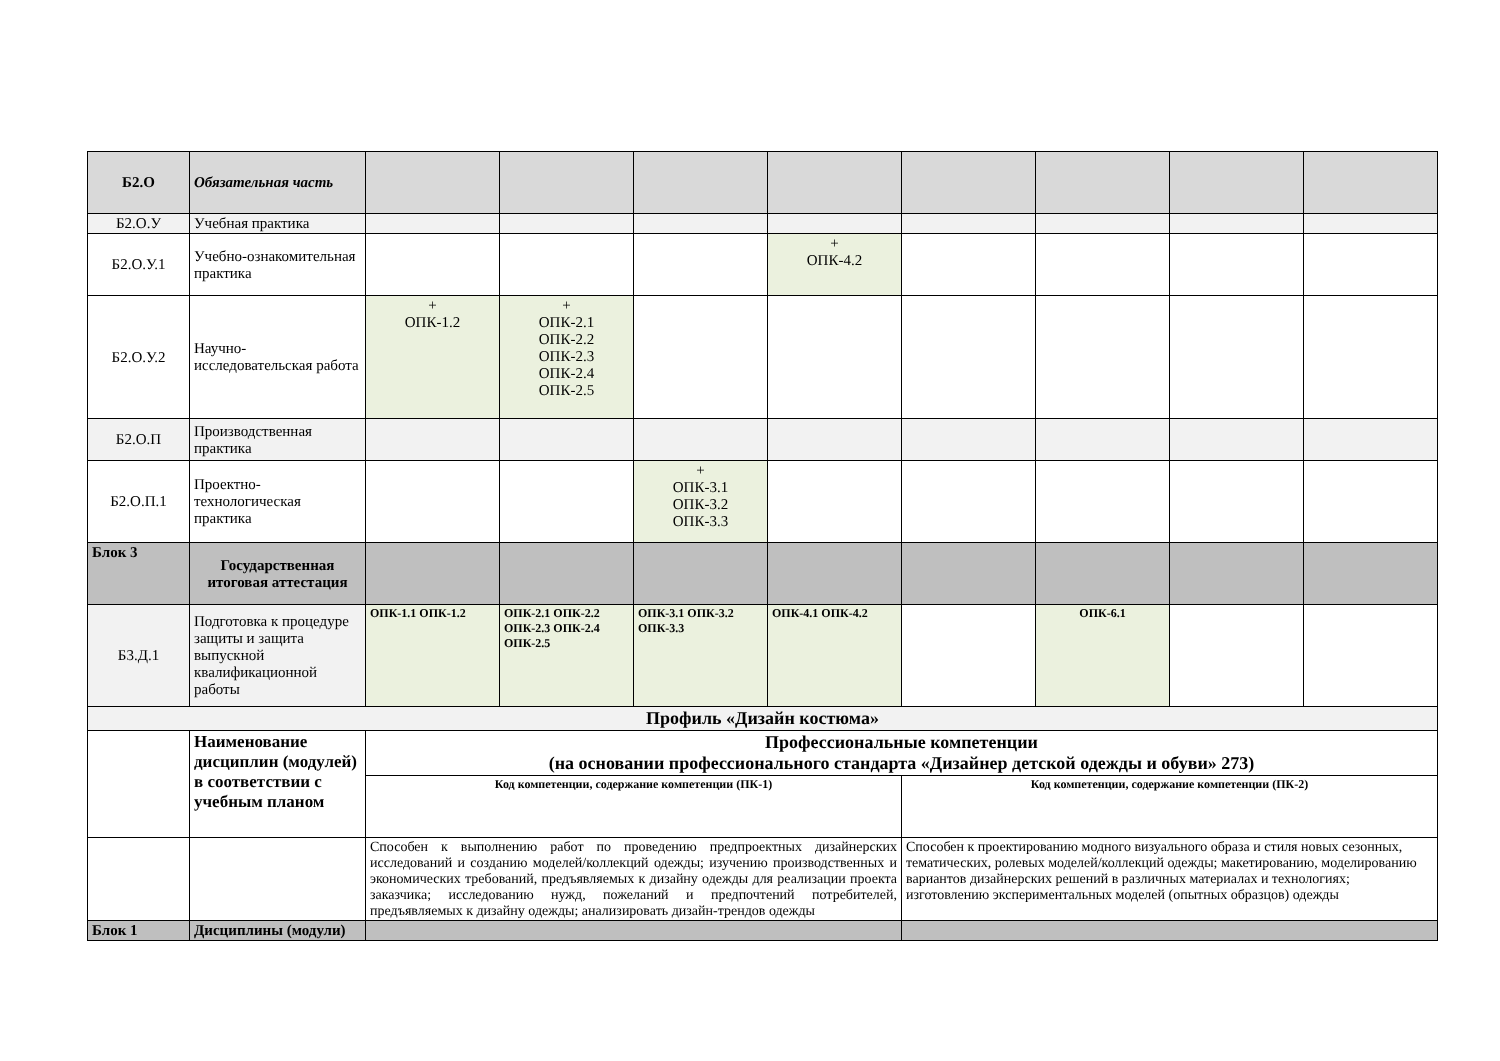| Б2.О | Обязательная часть | | | | | | | | |
| Б2.О.У | Учебная практика | | | | | | | | |
| Б2.О.У.1 | Учебно-ознакомительная практика | | | | + ОПК-4.2 | | | | |
| Б2.О.У.2 | Научно-исследовательская работа | + ОПК-1.2 | + ОПК-2.1 ОПК-2.2 ОПК-2.3 ОПК-2.4 ОПК-2.5 | | | | | | |
| Б2.О.П | Производственная практика | | | | | | | | |
| Б2.О.П.1 | Проектно-технологическая практика | | | + ОПК-3.1 ОПК-3.2 ОПК-3.3 | | | | | |
| Блок 3 | Государственная итоговая аттестация | | | | | | | | |
| Б3.Д.1 | Подготовка к процедуре защиты и защита выпускной квалификационной работы | ОПК-1.1 ОПК-1.2 | ОПК-2.1 ОПК-2.2 ОПК-2.3 ОПК-2.4 ОПК-2.5 | ОПК-3.1 ОПК-3.2 ОПК-3.3 | ОПК-4.1 ОПК-4.2 | | ОПК-6.1 | | |
| Профиль «Дизайн костюма» | | | | | | | | | |
| | Наименование дисциплин (модулей) в соответствии с учебным планом | Профессиональные компетенции (на основании профессионального стандарта «Дизайнер детской одежды и обуви» 273) | | | | | | | |
| | | Код компетенции, содержание компетенции (ПК-1) | | | | Код компетенции, содержание компетенции (ПК-2) | | | |
| | | Способен к выполнению работ по проведению предпроектных дизайнерских исследований и созданию моделей/коллекций одежды; изучению производственных и экономических требований, предъявляемых к дизайну одежды для реализации проекта заказчика; исследованию нужд, пожеланий и предпочтений потребителей, предъявляемых к дизайну одежды; анализировать дизайн-трендов одежды | | | | Способен к проектированию модного визуального образа и стиля новых сезонных, тематических, ролевых моделей/коллекций одежды; макетированию, моделированию вариантов дизайнерских решений в различных материалах и технологиях; изготовлению экспериментальных моделей (опытных образцов) одежды | | | |
| Блок 1 | Дисциплины (модули) | | | | | | | | |